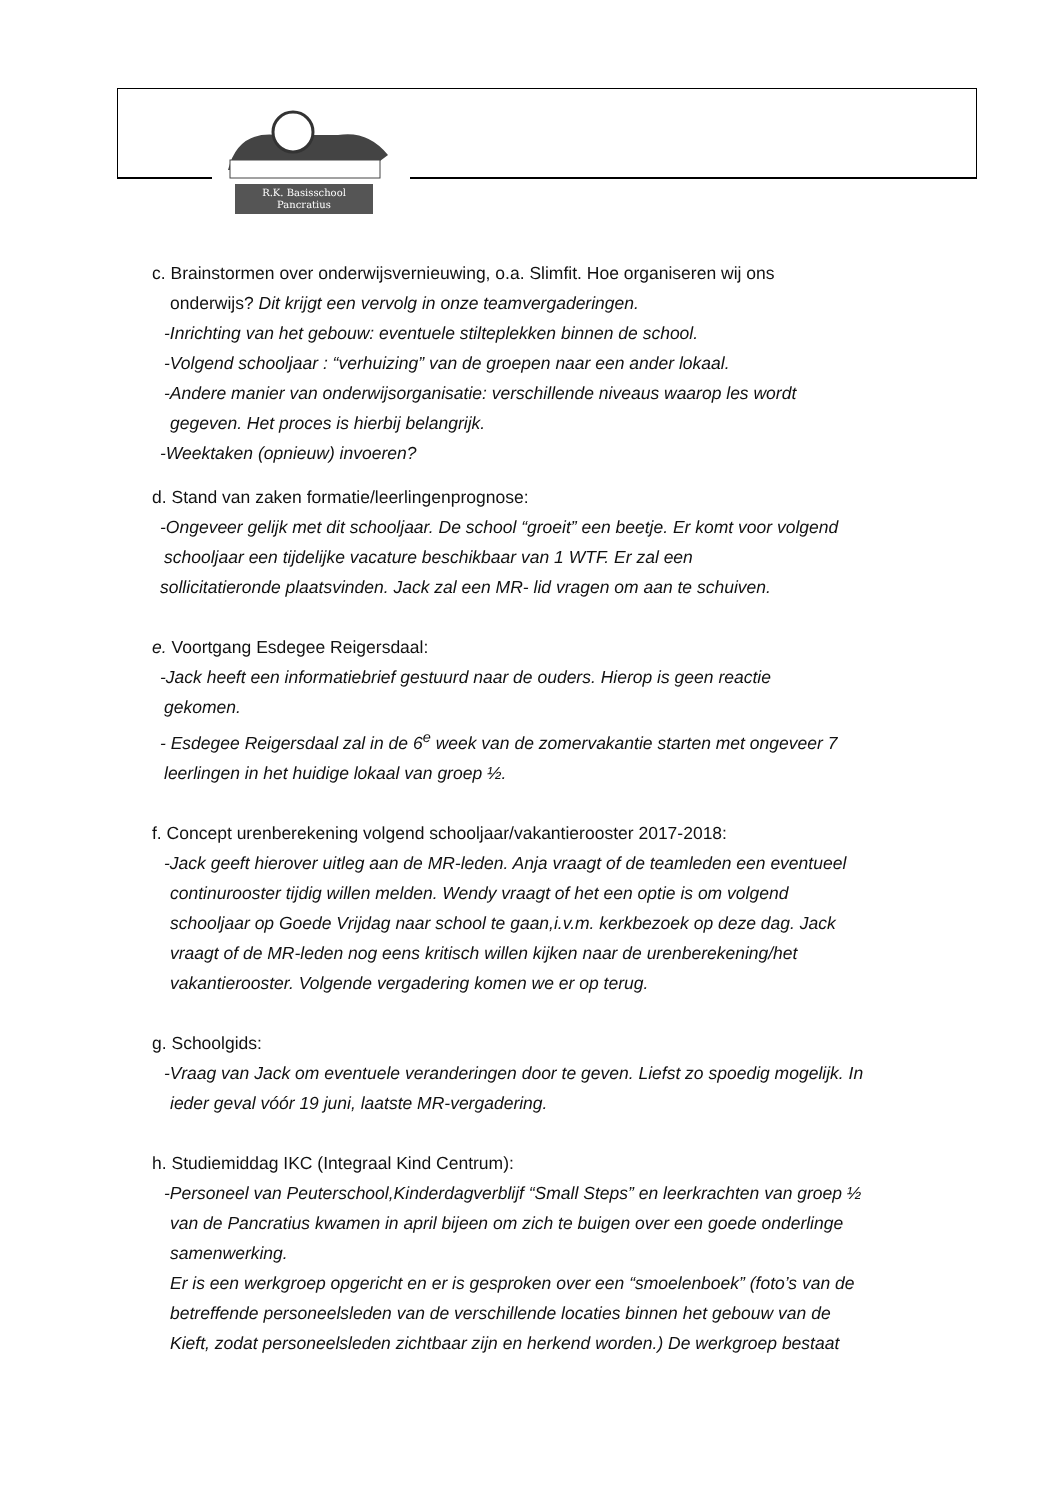R.K. Basisschool
Pancratius
c. Brainstormen over onderwijsvernieuwing, o.a. Slimfit. Hoe organiseren wij ons
onderwijs? Dit krijgt een vervolg in onze teamvergaderingen.
-Inrichting van het gebouw: eventuele stilteplekken binnen de school.
-Volgend schooljaar : “verhuizing” van de groepen naar een ander lokaal.
-Andere manier van onderwijsorganisatie: verschillende niveaus waarop les wordt
gegeven. Het proces is hierbij belangrijk.
-Weektaken (opnieuw) invoeren?
d. Stand van zaken formatie/leerlingenprognose:
-Ongeveer gelijk met dit schooljaar. De school “groeit” een beetje. Er komt voor volgend
schooljaar een tijdelijke vacature beschikbaar van 1 WTF. Er zal een
sollicitatieronde plaatsvinden. Jack zal een MR- lid vragen om aan te schuiven.
e. Voortgang Esdegee Reigersdaal:
-Jack heeft een informatiebrief gestuurd naar de ouders. Hierop is geen reactie
gekomen.
- Esdegee Reigersdaal zal in de 6<sup>e</sup> week van de zomervakantie starten met ongeveer 7
leerlingen in het huidige lokaal van groep ½.
f. Concept urenberekening volgend schooljaar/vakantierooster 2017-2018:
-Jack geeft hierover uitleg aan de MR-leden. Anja vraagt of de teamleden een eventueel
continurooster tijdig willen melden. Wendy vraagt of het een optie is om volgend
schooljaar op Goede Vrijdag naar school te gaan,i.v.m. kerkbezoek op deze dag. Jack
vraagt of de MR-leden nog eens kritisch willen kijken naar de urenberekening/het
vakantierooster. Volgende vergadering komen we er op terug.
g. Schoolgids:
-Vraag van Jack om eventuele veranderingen door te geven. Liefst zo spoedig mogelijk. In
ieder geval vóór 19 juni, laatste MR-vergadering.
h. Studiemiddag IKC (Integraal Kind Centrum):
-Personeel van Peuterschool,Kinderdagverblijf “Small Steps” en leerkrachten van groep ½
van de Pancratius kwamen in april bijeen om zich te buigen over een goede onderlinge
samenwerking.
Er is een werkgroep opgericht en er is gesproken over een “smoelenboek” (foto’s van de
betreffende personeelsleden van de verschillende locaties binnen het gebouw van de
Kieft, zodat personeelsleden zichtbaar zijn en herkend worden.) De werkgroep bestaat